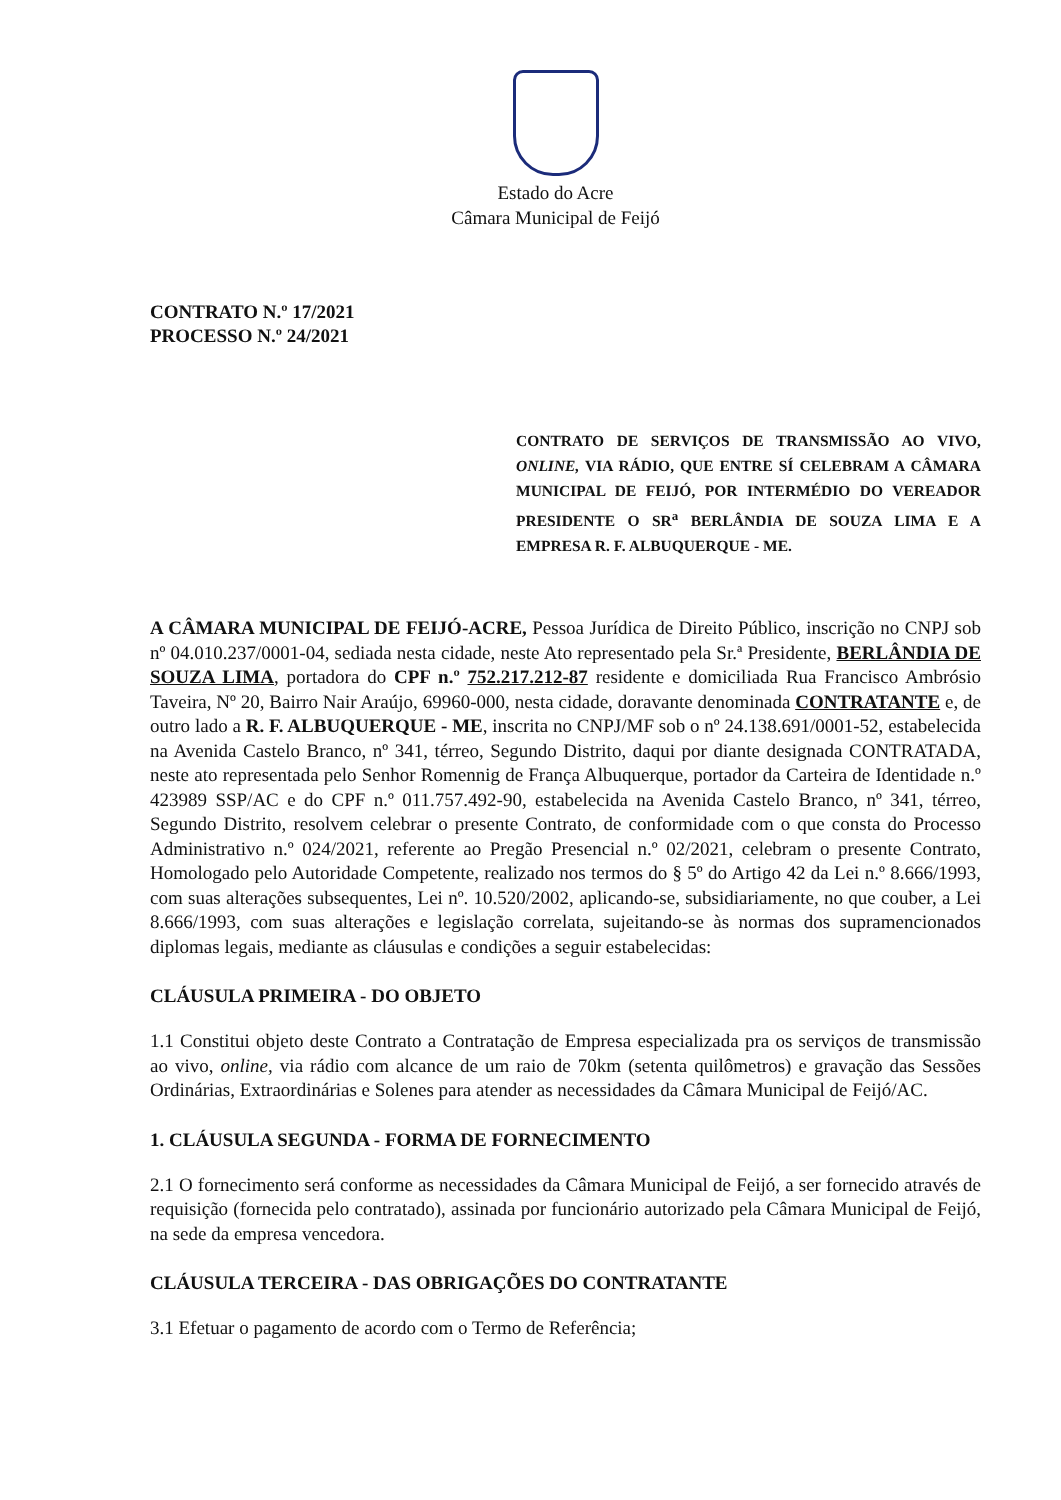Estado do Acre
Câmara Municipal de Feijó
CONTRATO N.º 17/2021
PROCESSO N.º 24/2021
CONTRATO DE SERVIÇOS DE TRANSMISSÃO AO VIVO, ONLINE, VIA RÁDIO, QUE ENTRE SÍ CELEBRAM A CÂMARA MUNICIPAL DE FEIJÓ, POR INTERMÉDIO DO VEREADOR PRESIDENTE O SR<sup>a</sup> BERLÂNDIA DE SOUZA LIMA E A EMPRESA R. F. ALBUQUERQUE - ME.
A CÂMARA MUNICIPAL DE FEIJÓ-ACRE, Pessoa Jurídica de Direito Público, inscrição no CNPJ sob nº 04.010.237/0001-04, sediada nesta cidade, neste Ato representado pela Sr.ª Presidente, BERLÂNDIA DE SOUZA LIMA, portadora do CPF n.º 752.217.212-87 residente e domiciliada Rua Francisco Ambrósio Taveira, Nº 20, Bairro Nair Araújo, 69960-000, nesta cidade, doravante denominada CONTRATANTE e, de outro lado a R. F. ALBUQUERQUE - ME, inscrita no CNPJ/MF sob o nº 24.138.691/0001-52, estabelecida na Avenida Castelo Branco, nº 341, térreo, Segundo Distrito, daqui por diante designada CONTRATADA, neste ato representada pelo Senhor Romennig de França Albuquerque, portador da Carteira de Identidade n.º 423989 SSP/AC e do CPF n.º 011.757.492-90, estabelecida na Avenida Castelo Branco, nº 341, térreo, Segundo Distrito, resolvem celebrar o presente Contrato, de conformidade com o que consta do Processo Administrativo n.º 024/2021, referente ao Pregão Presencial n.º 02/2021, celebram o presente Contrato, Homologado pelo Autoridade Competente, realizado nos termos do § 5º do Artigo 42 da Lei n.º 8.666/1993, com suas alterações subsequentes, Lei nº. 10.520/2002, aplicando-se, subsidiariamente, no que couber, a Lei 8.666/1993, com suas alterações e legislação correlata, sujeitando-se às normas dos supramencionados diplomas legais, mediante as cláusulas e condições a seguir estabelecidas:
CLÁUSULA PRIMEIRA - DO OBJETO
1.1 Constitui objeto deste Contrato a Contratação de Empresa especializada pra os serviços de transmissão ao vivo, online, via rádio com alcance de um raio de 70km (setenta quilômetros) e gravação das Sessões Ordinárias, Extraordinárias e Solenes para atender as necessidades da Câmara Municipal de Feijó/AC.
1. CLÁUSULA SEGUNDA - FORMA DE FORNECIMENTO
2.1 O fornecimento será conforme as necessidades da Câmara Municipal de Feijó, a ser fornecido através de requisição (fornecida pelo contratado), assinada por funcionário autorizado pela Câmara Municipal de Feijó, na sede da empresa vencedora.
CLÁUSULA TERCEIRA - DAS OBRIGAÇÕES DO CONTRATANTE
3.1 Efetuar o pagamento de acordo com o Termo de Referência;